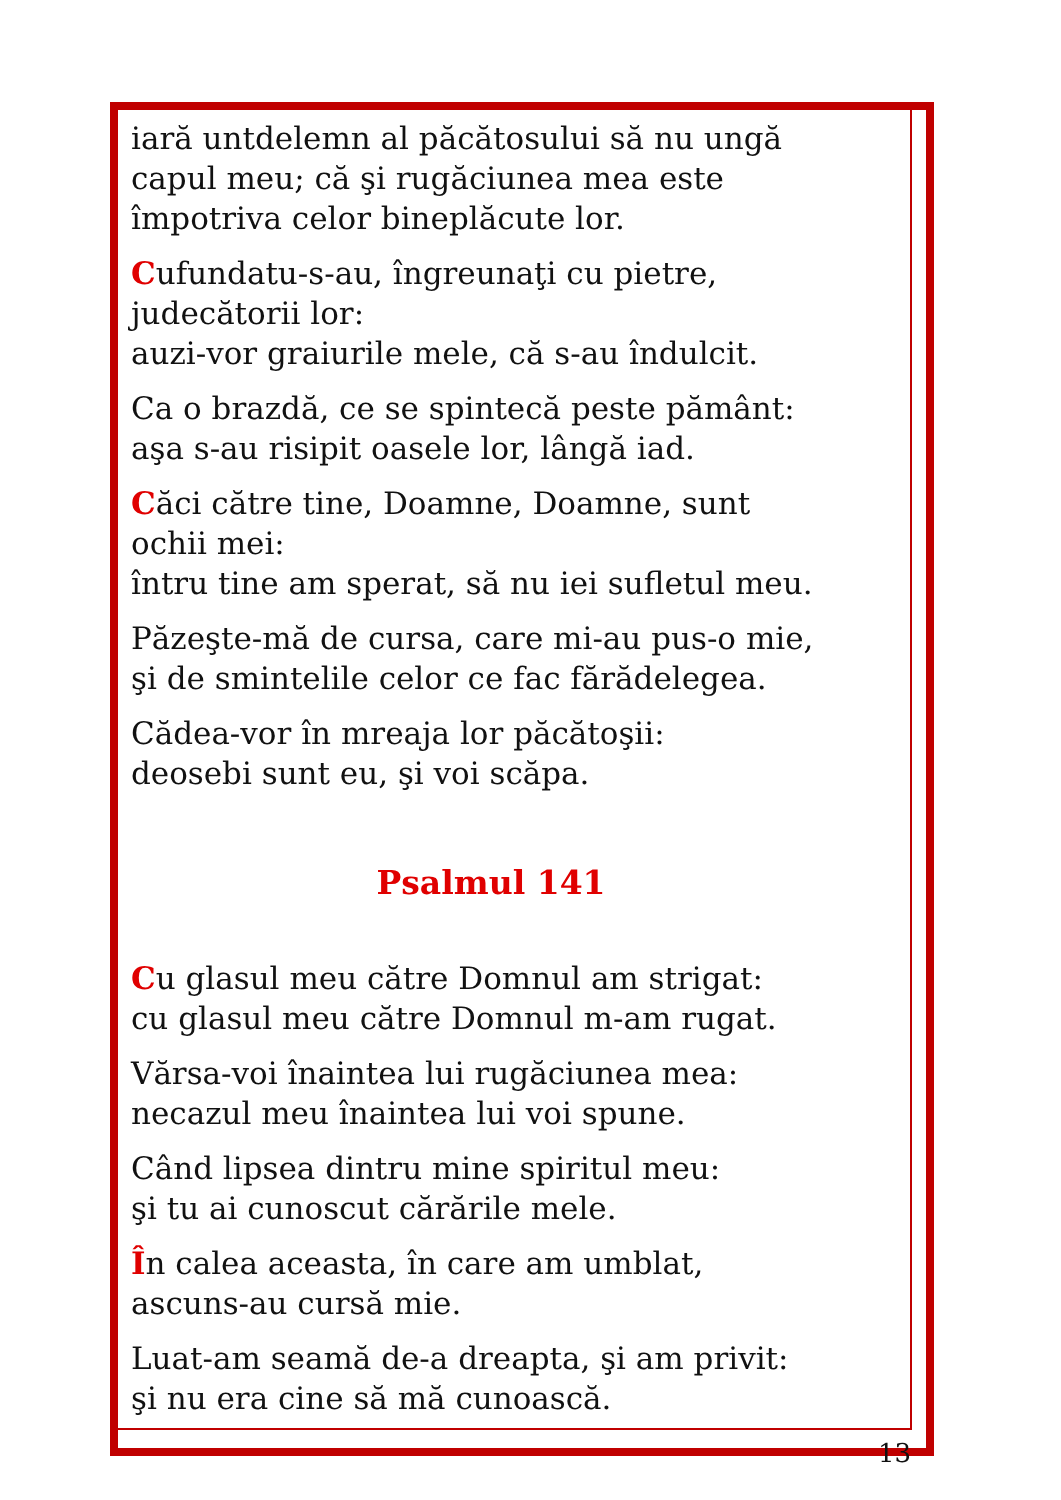iară untdelemn al păcătosului să nu ungă
capul meu; că şi rugăciunea mea este
împotriva celor bineplăcute lor.
Cufundatu-s-au, îngreunaţi cu pietre,
judecătorii lor:
auzi-vor graiurile mele, că s-au îndulcit.
Ca o brazdă, ce se spintecă peste pământ:
aşa s-au risipit oasele lor, lângă iad.
Căci către tine, Doamne, Doamne, sunt
ochii mei:
întru tine am sperat, să nu iei sufletul meu.
Păzeşte-mă de cursa, care mi-au pus-o mie,
şi de smintelile celor ce fac fărădelegea.
Cădea-vor în mreaja lor păcătoşii:
deosebi sunt eu, şi voi scăpa.
Psalmul 141
Cu glasul meu către Domnul am strigat:
cu glasul meu către Domnul m-am rugat.
Vărsa-voi înaintea lui rugăciunea mea:
necazul meu înaintea lui voi spune.
Când lipsea dintru mine spiritul meu:
şi tu ai cunoscut cărările mele.
În calea aceasta, în care am umblat,
ascuns-au cursă mie.
Luat-am seamă de-a dreapta, şi am privit:
şi nu era cine să mă cunoască.
13